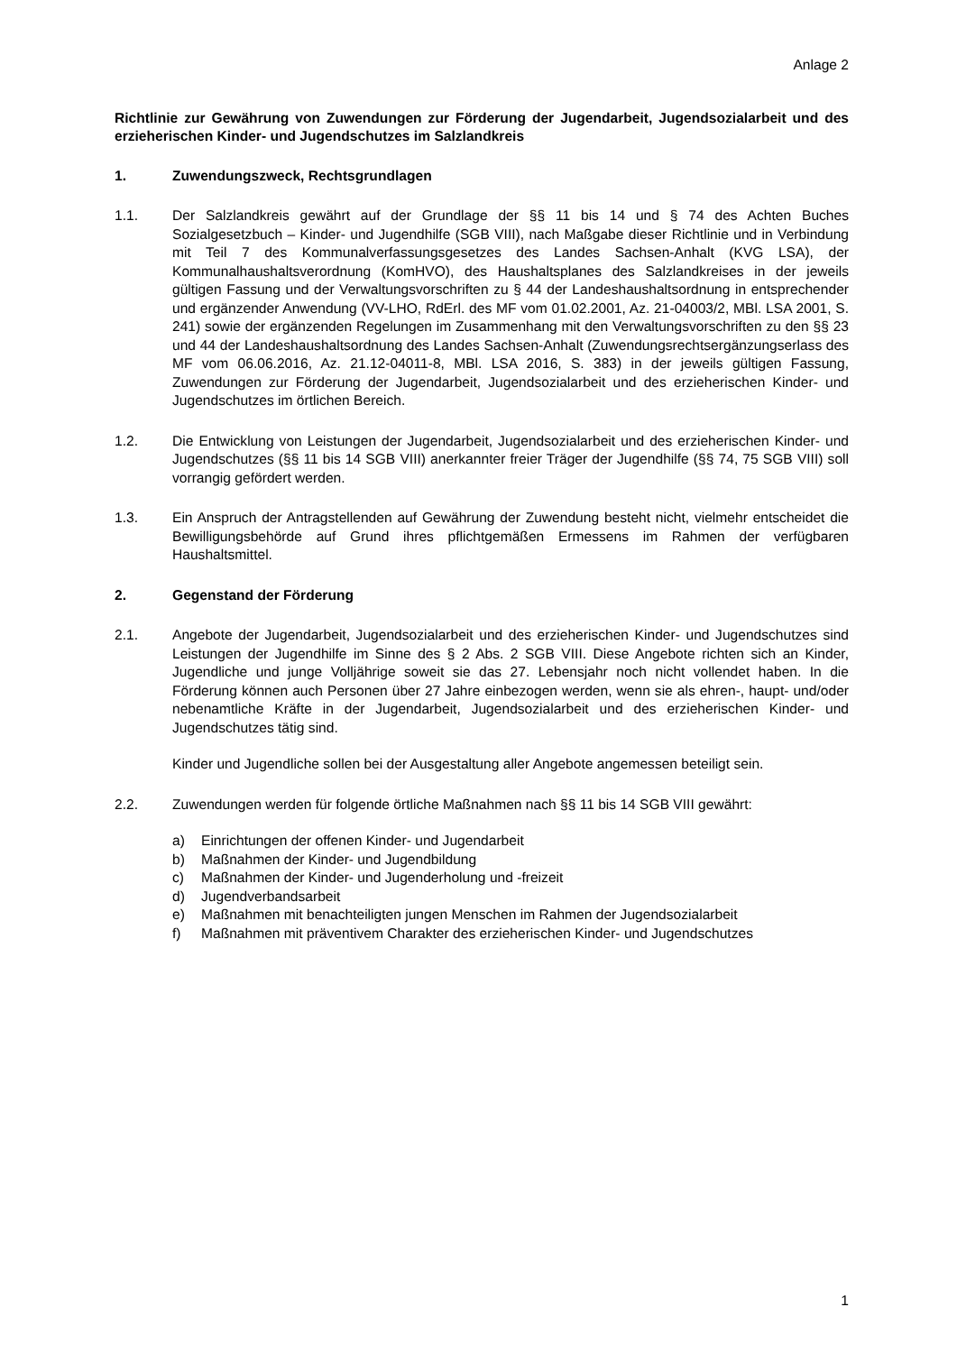Anlage 2
Richtlinie zur Gewährung von Zuwendungen zur Förderung der Jugendarbeit, Jugendsozialarbeit und des erzieherischen Kinder- und Jugendschutzes im Salzlandkreis
1. Zuwendungszweck, Rechtsgrundlagen
1.1. Der Salzlandkreis gewährt auf der Grundlage der §§ 11 bis 14 und § 74 des Achten Buches Sozialgesetzbuch – Kinder- und Jugendhilfe (SGB VIII), nach Maßgabe dieser Richtlinie und in Verbindung mit Teil 7 des Kommunalverfassungsgesetzes des Landes Sachsen-Anhalt (KVG LSA), der Kommunalhaushaltsverordnung (KomHVO), des Haushaltsplanes des Salzlandkreises in der jeweils gültigen Fassung und der Verwaltungsvorschriften zu § 44 der Landeshaushaltsordnung in entsprechender und ergänzender Anwendung (VV-LHO, RdErl. des MF vom 01.02.2001, Az. 21-04003/2, MBl. LSA 2001, S. 241) sowie der ergänzenden Regelungen im Zusammenhang mit den Verwaltungsvorschriften zu den §§ 23 und 44 der Landeshaushaltsordnung des Landes Sachsen-Anhalt (Zuwendungsrechtsergänzungserlass des MF vom 06.06.2016, Az. 21.12-04011-8, MBl. LSA 2016, S. 383) in der jeweils gültigen Fassung, Zuwendungen zur Förderung der Jugendarbeit, Jugendsozialarbeit und des erzieherischen Kinder- und Jugendschutzes im örtlichen Bereich.
1.2. Die Entwicklung von Leistungen der Jugendarbeit, Jugendsozialarbeit und des erzieherischen Kinder- und Jugendschutzes (§§ 11 bis 14 SGB VIII) anerkannter freier Träger der Jugendhilfe (§§ 74, 75 SGB VIII) soll vorrangig gefördert werden.
1.3. Ein Anspruch der Antragstellenden auf Gewährung der Zuwendung besteht nicht, vielmehr entscheidet die Bewilligungsbehörde auf Grund ihres pflichtgemäßen Ermessens im Rahmen der verfügbaren Haushaltsmittel.
2. Gegenstand der Förderung
2.1. Angebote der Jugendarbeit, Jugendsozialarbeit und des erzieherischen Kinder- und Jugendschutzes sind Leistungen der Jugendhilfe im Sinne des § 2 Abs. 2 SGB VIII. Diese Angebote richten sich an Kinder, Jugendliche und junge Volljährige soweit sie das 27. Lebensjahr noch nicht vollendet haben. In die Förderung können auch Personen über 27 Jahre einbezogen werden, wenn sie als ehren-, haupt- und/oder nebenamtliche Kräfte in der Jugendarbeit, Jugendsozialarbeit und des erzieherischen Kinder- und Jugendschutzes tätig sind.
Kinder und Jugendliche sollen bei der Ausgestaltung aller Angebote angemessen beteiligt sein.
2.2. Zuwendungen werden für folgende örtliche Maßnahmen nach §§ 11 bis 14 SGB VIII gewährt:
a) Einrichtungen der offenen Kinder- und Jugendarbeit
b) Maßnahmen der Kinder- und Jugendbildung
c) Maßnahmen der Kinder- und Jugenderholung und -freizeit
d) Jugendverbandsarbeit
e) Maßnahmen mit benachteiligten jungen Menschen im Rahmen der Jugendsozialarbeit
f) Maßnahmen mit präventivem Charakter des erzieherischen Kinder- und Jugendschutzes
1